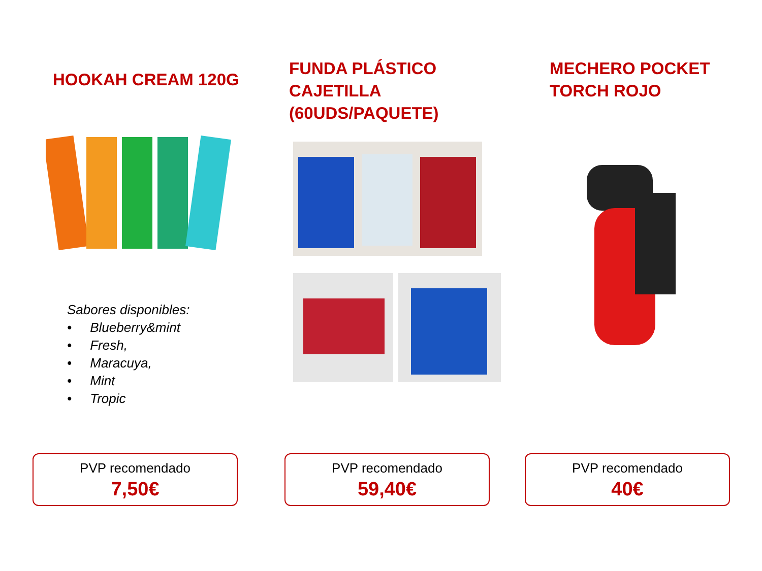HOOKAH CREAM 120G
Sabores disponibles:
• Blueberry&mint
• Fresh,
• Maracuya,
• Mint
• Tropic
PVP recomendado
7,50€
FUNDA PLÁSTICO CAJETILLA
(60UDS/PAQUETE)
PVP recomendado
59,40€
MECHERO POCKET
TORCH ROJO
PVP recomendado
40€